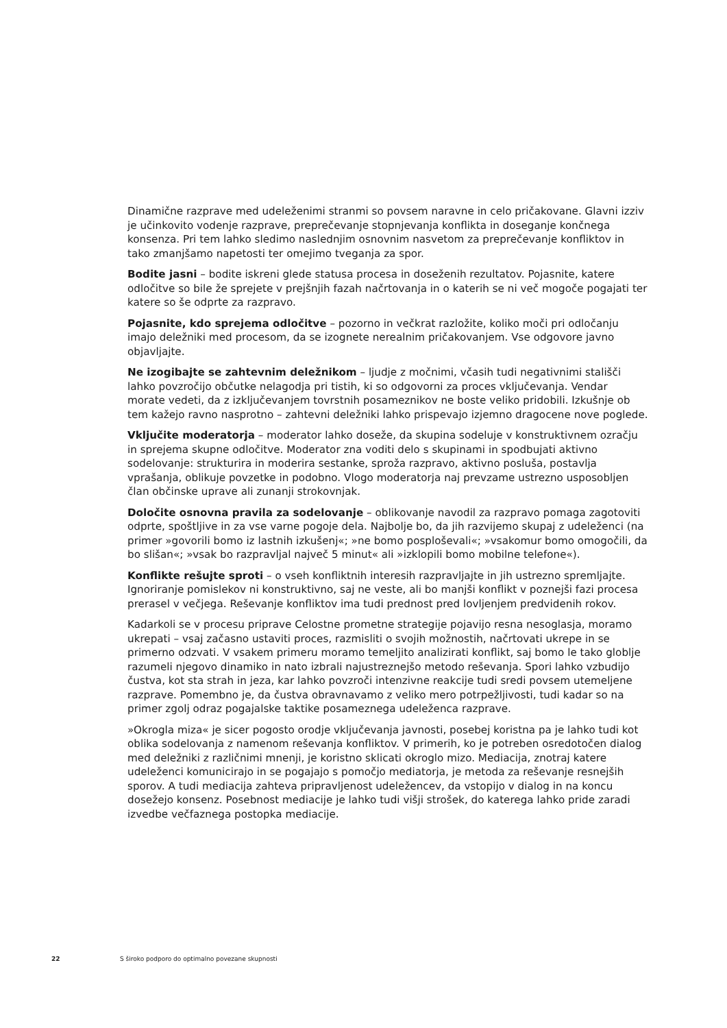Dinamične razprave med udeleženimi stranmi so povsem naravne in celo pričakovane. Glavni izziv je učinkovito vodenje razprave, preprečevanje stopnjevanja konflikta in doseganje končnega konsenza. Pri tem lahko sledimo naslednjim osnovnim nasvetom za preprečevanje konfliktov in tako zmanjšamo napetosti ter omejimo tveganja za spor.
Bodite jasni – bodite iskreni glede statusa procesa in doseženih rezultatov. Pojasnite, katere odločitve so bile že sprejete v prejšnjih fazah načrtovanja in o katerih se ni več mogoče pogajati ter katere so še odprte za razpravo.
Pojasnite, kdo sprejema odločitve – pozorno in večkrat razložite, koliko moči pri odločanju imajo deležniki med procesom, da se izognete nerealnim pričakovanjem. Vse odgovore javno objavljajte.
Ne izogibajte se zahtevnim deležnikom – ljudje z močnimi, včasih tudi negativnimi stališči lahko povzročijo občutke nelagodja pri tistih, ki so odgovorni za proces vključevanja. Vendar morate vedeti, da z izključevanjem tovrstnih posameznikov ne boste veliko pridobili. Izkušnje ob tem kažejo ravno nasprotno – zahtevni deležniki lahko prispevajo izjemno dragocene nove poglede.
Vključite moderatorja – moderator lahko doseže, da skupina sodeluje v konstruktivnem ozračju in sprejema skupne odločitve. Moderator zna voditi delo s skupinami in spodbujati aktivno sodelovanje: strukturira in moderira sestanke, sproža razpravo, aktivno posluša, postavlja vprašanja, oblikuje povzetke in podobno. Vlogo moderatorja naj prevzame ustrezno usposobljen član občinske uprave ali zunanji strokovnjak.
Določite osnovna pravila za sodelovanje – oblikovanje navodil za razpravo pomaga zagotoviti odprte, spoštljive in za vse varne pogoje dela. Najbolje bo, da jih razvijemo skupaj z udeleženci (na primer »govorili bomo iz lastnih izkušenj«; »ne bomo posploševali«; »vsakomur bomo omogočili, da bo slišan«; »vsak bo razpravljal največ 5 minut« ali »izklopili bomo mobilne telefone«).
Konflikte rešujte sproti – o vseh konfliktnih interesih razpravljajte in jih ustrezno spremljajte. Ignoriranje pomislekov ni konstruktivno, saj ne veste, ali bo manjši konflikt v poznejši fazi procesa prerasel v večjega. Reševanje konfliktov ima tudi prednost pred lovljenjem predvidenih rokov.
Kadarkoli se v procesu priprave Celostne prometne strategije pojavijo resna nesoglasja, moramo ukrepati – vsaj začasno ustaviti proces, razmisliti o svojih možnostih, načrtovati ukrepe in se primerno odzvati. V vsakem primeru moramo temeljito analizirati konflikt, saj bomo le tako globlje razumeli njegovo dinamiko in nato izbrali najustreznejšo metodo reševanja. Spori lahko vzbudijo čustva, kot sta strah in jeza, kar lahko povzroči intenzivne reakcije tudi sredi povsem utemeljene razprave. Pomembno je, da čustva obravnavamo z veliko mero potrpežljivosti, tudi kadar so na primer zgolj odraz pogajalske taktike posameznega udeleženca razprave.
»Okrogla miza« je sicer pogosto orodje vključevanja javnosti, posebej koristna pa je lahko tudi kot oblika sodelovanja z namenom reševanja konfliktov. V primerih, ko je potreben osredotočen dialog med deležniki z različnimi mnenji, je koristno sklicati okroglo mizo. Mediacija, znotraj katere udeleženci komunicirajo in se pogajajo s pomočjo mediatorja, je metoda za reševanje resnejših sporov. A tudi mediacija zahteva pripravljenost udeležencev, da vstopijo v dialog in na koncu dosežejo konsenz. Posebnost mediacije je lahko tudi višji strošek, do katerega lahko pride zaradi izvedbe večfaznega postopka mediacije.
22 S široko podporo do optimalno povezane skupnosti